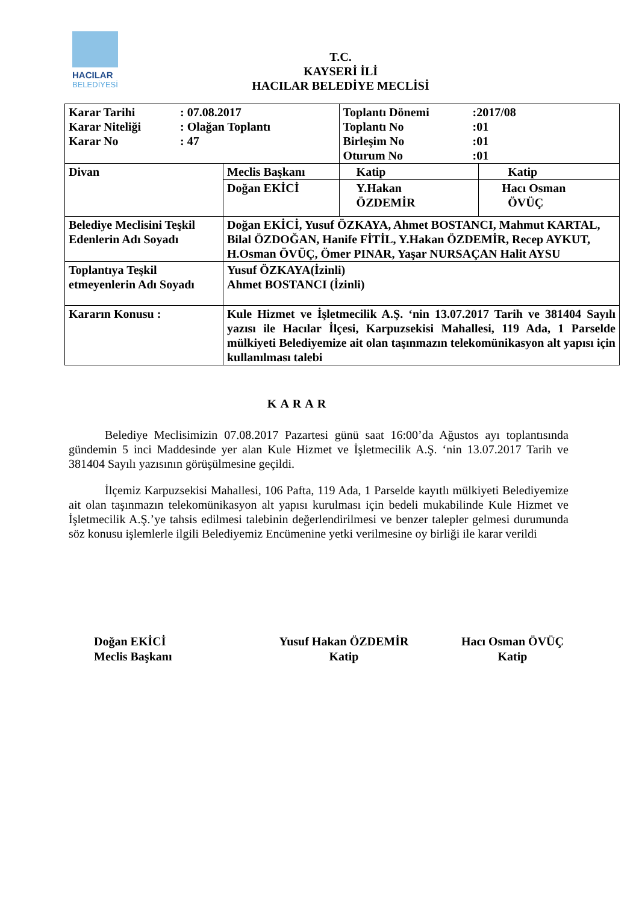HACILAR
BELEDİYESİ
T.C.
KAYSERİ İLİ
HACILAR BELEDİYE MECLİSİ
| Karar Tarihi : 07.08.2017 Karar Niteliği : Olağan Toplantı Karar No : 47 | | Toplantı Dönemi :2017/08 Toplantı No :01 Birleşim No :01 Oturum No :01 | |
| Divan | Meclis Başkanı | Katip | Katip |
| | Doğan EKİCİ | Y.Hakan ÖZDEMİR | Hacı Osman ÖVÜÇ |
| Belediye Meclisini Teşkil Edenlerin Adı Soyadı | Doğan EKİCİ, Yusuf ÖZKAYA, Ahmet BOSTANCI, Mahmut KARTAL, Bilal ÖZDOĞAN, Hanife FİTİL, Y.Hakan ÖZDEMİR, Recep AYKUT, H.Osman ÖVÜÇ, Ömer PINAR, Yaşar NURSAÇAN Halit AYSU | | |
| Toplantıya Teşkil etmeyenlerin Adı Soyadı | Yusuf ÖZKAYA(İzinli) Ahmet BOSTANCI (İzinli) | | |
| Kararın Konusu : | Kule Hizmet ve İşletmecilik A.Ş. ‘nin 13.07.2017 Tarih ve 381404 Sayılı yazısı ile Hacılar İlçesi, Karpuzsekisi Mahallesi, 119 Ada, 1 Parselde mülkiyeti Belediyemize ait olan taşınmazın telekomünikasyon alt yapısı için kullanılması talebi | | |
KARAR
Belediye Meclisimizin 07.08.2017 Pazartesi günü saat 16:00’da Ağustos ayı toplantısında gündemin 5 inci Maddesinde yer alan Kule Hizmet ve İşletmecilik A.Ş. ‘nin 13.07.2017 Tarih ve 381404 Sayılı yazısının görüşülmesine geçildi.
İlçemiz Karpuzsekisi Mahallesi, 106 Pafta, 119 Ada, 1 Parselde kayıtlı mülkiyeti Belediyemize ait olan taşınmazın telekomünikasyon alt yapısı kurulması için bedeli mukabilinde Kule Hizmet ve İşletmecilik A.Ş.’ye tahsis edilmesi talebinin değerlendirilmesi ve benzer talepler gelmesi durumunda söz konusu işlemlerle ilgili Belediyemiz Encümenine yetki verilmesine oy birliği ile karar verildi
Doğan EKİCİ
Meclis Başkanı
Yusuf Hakan ÖZDEMİR
Katip
Hacı Osman ÖVÜÇ
Katip